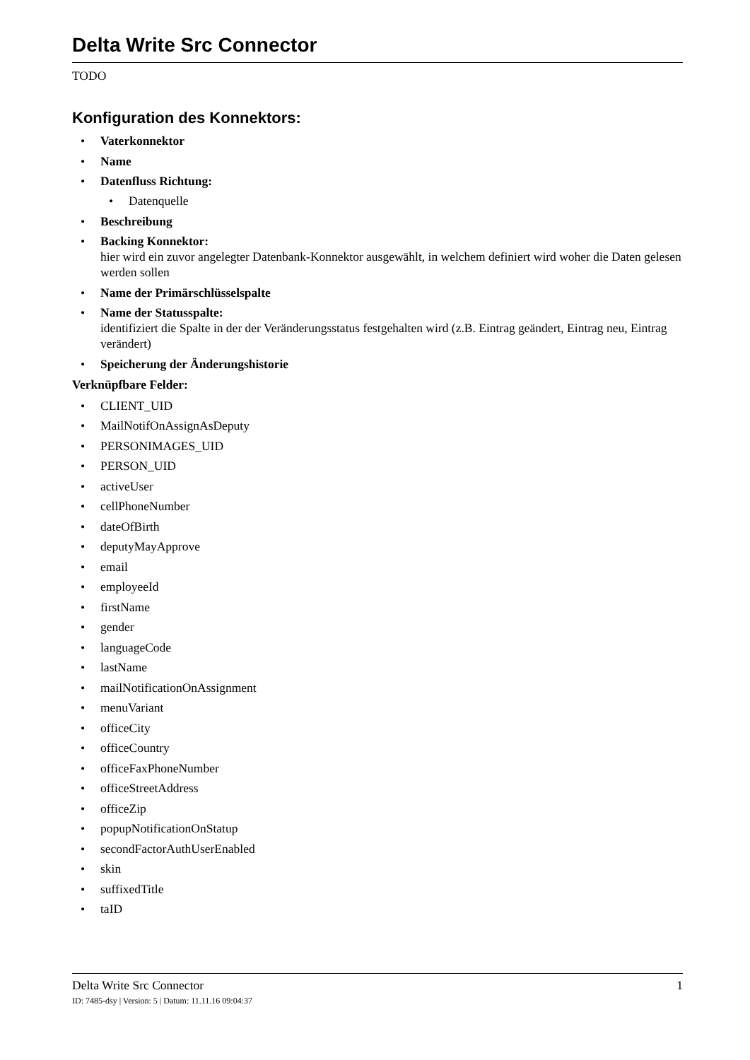Delta Write Src Connector
TODO
Konfiguration des Konnektors:
Vaterkonnektor
Name
Datenfluss Richtung:
Datenquelle
Beschreibung
Backing Konnektor:
hier wird ein zuvor angelegter Datenbank-Konnektor ausgewählt, in welchem definiert wird woher die Daten gelesen werden sollen
Name der Primärschlüsselspalte
Name der Statusspalte:
identifiziert die Spalte in der der Veränderungsstatus festgehalten wird (z.B. Eintrag geändert, Eintrag neu, Eintrag verändert)
Speicherung der Änderungshistorie
Verknüpfbare Felder:
CLIENT_UID
MailNotifOnAssignAsDeputy
PERSONIMAGES_UID
PERSON_UID
activeUser
cellPhoneNumber
dateOfBirth
deputyMayApprove
email
employeeId
firstName
gender
languageCode
lastName
mailNotificationOnAssignment
menuVariant
officeCity
officeCountry
officeFaxPhoneNumber
officeStreetAddress
officeZip
popupNotificationOnStatup
secondFactorAuthUserEnabled
skin
suffixedTitle
taID
Delta Write Src Connector 1
ID: 7485-dsy | Version: 5 | Datum: 11.11.16 09:04:37